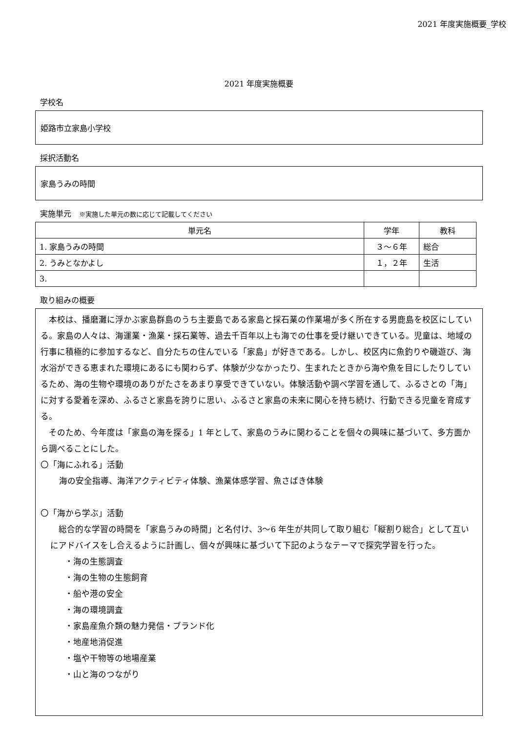2021 年度実施概要_学校
2021 年度実施概要
学校名
姫路市立家島小学校
採択活動名
家島うみの時間
実施単元　※実施した単元の数に応じて記載してください
| 単元名 | 学年 | 教科 |
| --- | --- | --- |
| 1. 家島うみの時間 | ３～６年 | 総合 |
| 2. うみとなかよし | １，２年 | 生活 |
| 3. | | |
取り組みの概要
　本校は、播磨灘に浮かぶ家島群島のうち主要島である家島と採石業の作業場が多く所在する男鹿島を校区にしている。家島の人々は、海運業・漁業・採石業等、過去千百年以上も海での仕事を受け継いできている。児童は、地域の行事に積極的に参加するなど、自分たちの住んでいる「家島」が好きである。しかし、校区内に魚釣りや磯遊び、海水浴ができる恵まれた環境にあるにも関わらず、体験が少なかったり、生まれたときから海や魚を目にしたりしているため、海の生物や環境のありがたさをあまり享受できていない。体験活動や調べ学習を通して、ふるさとの「海」に対する愛着を深め、ふるさと家島を誇りに思い、ふるさと家島の未来に関心を持ち続け、行動できる児童を育成する。
　そのため、今年度は「家島の海を探る」1 年として、家島のうみに関わることを個々の興味に基づいて、多方面から調べることにした。
〇「海にふれる」活動
海の安全指導、海洋アクティビティ体験、漁業体感学習、魚さばき体験
〇「海から学ぶ」活動
　総合的な学習の時間を「家島うみの時間」と名付け、3～6 年生が共同して取り組む「縦割り総合」として互いにアドバイスをし合えるように計画し、個々が興味に基づいて下記のようなテーマで探究学習を行った。
・海の生態調査
・海の生物の生態飼育
・船や港の安全
・海の環境調査
・家島産魚介類の魅力発信・ブランド化
・地産地消促進
・塩や干物等の地場産業
・山と海のつながり